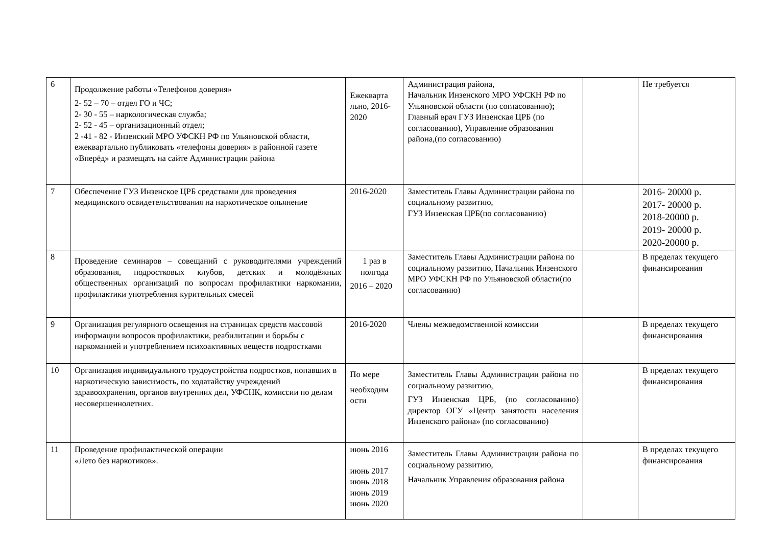| 6 | Продолжение работы «Телефонов доверия» 2- 52 – 70 – отдел ГО и ЧС; 2- 30 - 55 – наркологическая служба; 2- 52 - 45 – организационный отдел; 2 -41 - 82 - Инзенский МРО УФСКН РФ по Ульяновской области, ежеквартально публиковать «телефоны доверия» в районной газете «Вперёд» и размещать на сайте Администрации района | Ежекварта льно, 2016-2020 | Администрация района, Начальник Инзенского МРО УФСКН РФ по Ульяновской области (по согласованию) ; Главный врач ГУЗ Инзенская ЦРБ (по согласованию), Управление образования района,(по согласованию) | | Не требуется |
| 7 | Обеспечение ГУЗ Инзенское ЦРБ средствами для проведения медицинского освидетельствования на наркотическое опьянение | 2016-2020 | Заместитель Главы Администрации района по социальному развитию, ГУЗ Инзенская ЦРБ(по согласованию) | | 2016- 20000 р. 2017- 20000 р. 2018-20000 р. 2019- 20000 р. 2020-20000 р. |
| 8 | Проведение семинаров – совещаний с руководителями учреждений образования, подростковых клубов, детских и молодёжных общественных организаций по вопросам профилактики наркомании, профилактики употребления курительных смесей | 1 раз в полгода 2016 – 2020 | Заместитель Главы Администрации района по социальному развитию, Начальник Инзенского МРО УФСКН РФ по Ульяновской области(по согласованию) | | В пределах текущего финансирования |
| 9 | Организация регулярного освещения на страницах средств массовой информации вопросов профилактики, реабилитации и борьбы с наркоманией и употреблением психоактивных веществ подростками | 2016-2020 | Члены межведомственной комиссии | | В пределах текущего финансирования |
| 10 | Организация индивидуального трудоустройства подростков, попавших в наркотическую зависимость, по ходатайству учреждений здравоохранения, органов внутренних дел, УФСНК, комиссии по делам несовершеннолетних. | По мере необходим ости | Заместитель Главы Администрации района по социальному развитию, ГУЗ Инзенская ЦРБ, (по согласованию) директор ОГУ «Центр занятости населения Инзенского района» (по согласованию) | | В пределах текущего финансирования |
| 11 | Проведение профилактической операции «Лето без наркотиков». | июнь 2016 июнь 2017 июнь 2018 июнь 2019 июнь 2020 | Заместитель Главы Администрации района по социальному развитию, Начальник Управления образования района | | В пределах текущего финансирования |